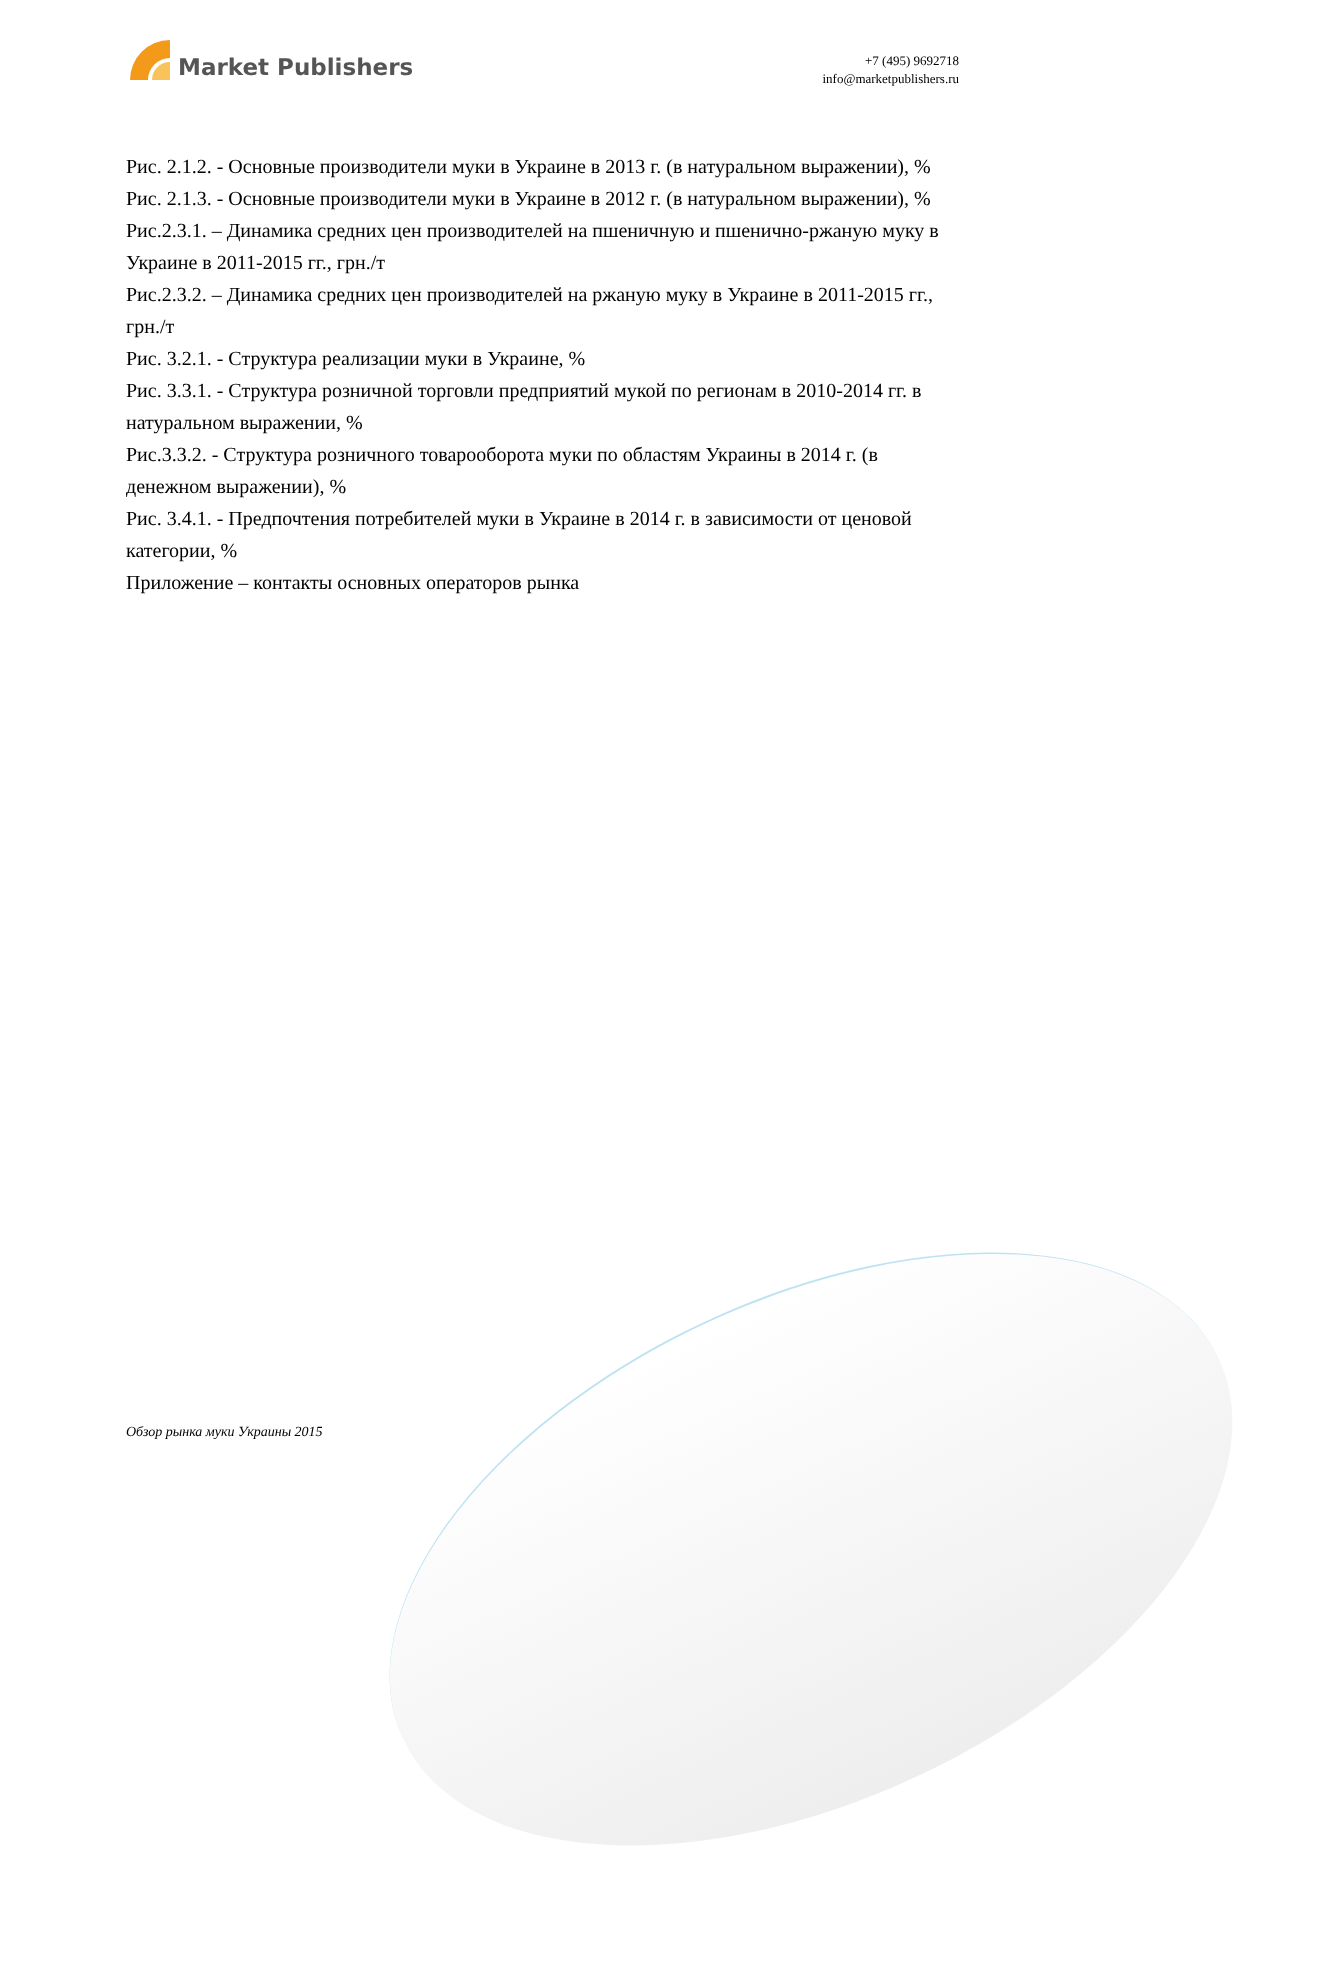Market Publishers
+7 (495) 9692718
info@marketpublishers.ru
Рис. 2.1.2. - Основные производители муки в Украине в 2013 г. (в натуральном выражении), %
Рис. 2.1.3. - Основные производители муки в Украине в 2012 г. (в натуральном выражении), %
Рис.2.3.1. – Динамика средних цен производителей на пшеничную и пшенично-ржаную муку в Украине в 2011-2015 гг., грн./т
Рис.2.3.2. – Динамика средних цен производителей на ржаную муку в Украине в 2011-2015 гг., грн./т
Рис. 3.2.1. - Структура реализации муки в Украине, %
Рис. 3.3.1. - Структура розничной торговли предприятий мукой по регионам в 2010-2014 гг. в натуральном выражении, %
Рис.3.3.2. - Структура розничного товарооборота муки по областям Украины в 2014 г. (в денежном выражении), %
Рис. 3.4.1. - Предпочтения потребителей муки в Украине в 2014 г. в зависимости от ценовой категории, %
Приложение – контакты основных операторов рынка
Обзор рынка муки Украины 2015